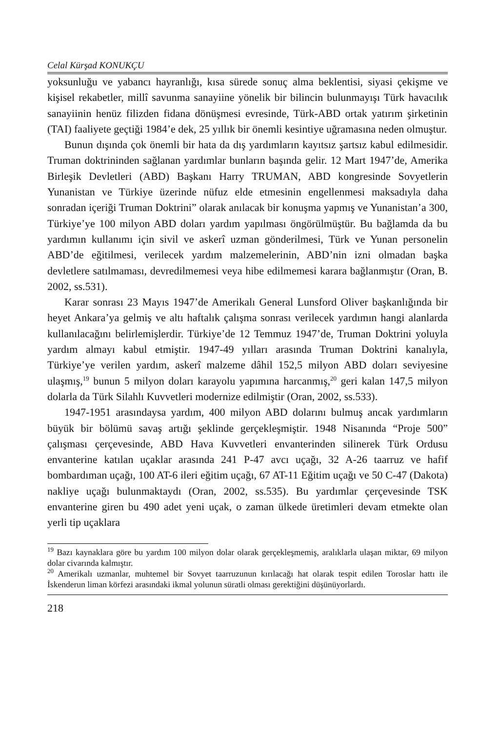Celal Kürşad KONUKÇU
yoksunluğu ve yabancı hayranlığı, kısa sürede sonuç alma beklentisi, siyasi çekişme ve kişisel rekabetler, millî savunma sanayiine yönelik bir bilincin bulunmayışı Türk havacılık sanayiinin henüz filizden fidana dönüşmesi evresinde, Türk-ABD ortak yatırım şirketinin (TAI) faaliyete geçtiği 1984’e dek, 25 yıllık bir önemli kesintiye uğramasına neden olmuştur.
Bunun dışında çok önemli bir hata da dış yardımların kayıtsız şartsız kabul edilmesidir. Truman doktrininden sağlanan yardımlar bunların başında gelir. 12 Mart 1947’de, Amerika Birleşik Devletleri (ABD) Başkanı Harry TRUMAN, ABD kongresinde Sovyetlerin Yunanistan ve Türkiye üzerinde nüfuz elde etmesinin engellenmesi maksadıyla daha sonradan içeriği Truman Doktrini” olarak anılacak bir konuşma yapmış ve Yunanistan’a 300, Türkiye’ye 100 milyon ABD doları yardım yapılması öngörülmüştür. Bu bağlamda da bu yardımın kullanımı için sivil ve askerî uzman gönderilmesi, Türk ve Yunan personelin ABD’de eğitilmesi, verilecek yardım malzemelerinin, ABD’nin izni olmadan başka devletlere satılmaması, devredilmemesi veya hibe edilmemesi karara bağlanmıştır (Oran, B. 2002, ss.531).
Karar sonrası 23 Mayıs 1947’de Amerikalı General Lunsford Oliver başkanlığında bir heyet Ankara’ya gelmiş ve altı haftalık çalışma sonrası verilecek yardımın hangi alanlarda kullanılacağını belirlemişlerdir. Türkiye’de 12 Temmuz 1947’de, Truman Doktrini yoluyla yardım almayı kabul etmiştir. 1947-49 yılları arasında Truman Doktrini kanalıyla, Türkiye’ye verilen yardım, askerî malzeme dâhil 152,5 milyon ABD doları seviyesine ulaşmış,<sup>19</sup> bunun 5 milyon doları karayolu yapımına harcanmış,<sup>20</sup> geri kalan 147,5 milyon dolarla da Türk Silahlı Kuvvetleri modernize edilmiştir (Oran, 2002, ss.533).
1947-1951 arasındaysa yardım, 400 milyon ABD dolarını bulmuş ancak yardımların büyük bir bölümü savaş artığı şeklinde gerçekleşmiştir. 1948 Nisanında “Proje 500” çalışması çerçevesinde, ABD Hava Kuvvetleri envanterinden silinerek Türk Ordusu envanterine katılan uçaklar arasında 241 P-47 avcı uçağı, 32 A-26 taarruz ve hafif bombardıman uçağı, 100 AT-6 ileri eğitim uçağı, 67 AT-11 Eğitim uçağı ve 50 C-47 (Dakota) nakliye uçağı bulunmaktaydı (Oran, 2002, ss.535). Bu yardımlar çerçevesinde TSK envanterine giren bu 490 adet yeni uçak, o zaman ülkede üretimleri devam etmekte olan yerli tip uçaklara
<sup>19</sup> Bazı kaynaklara göre bu yardım 100 milyon dolar olarak gerçekleşmemiş, aralıklarla ulaşan miktar, 69 milyon dolar civarında kalmıştır.
<sup>20</sup> Amerikalı uzmanlar, muhtemel bir Sovyet taarruzunun kırılacağı hat olarak tespit edilen Toroslar hattı ile İskenderun liman körfezi arasındaki ikmal yolunun süratli olması gerektiğini düşünüyorlardı.
218